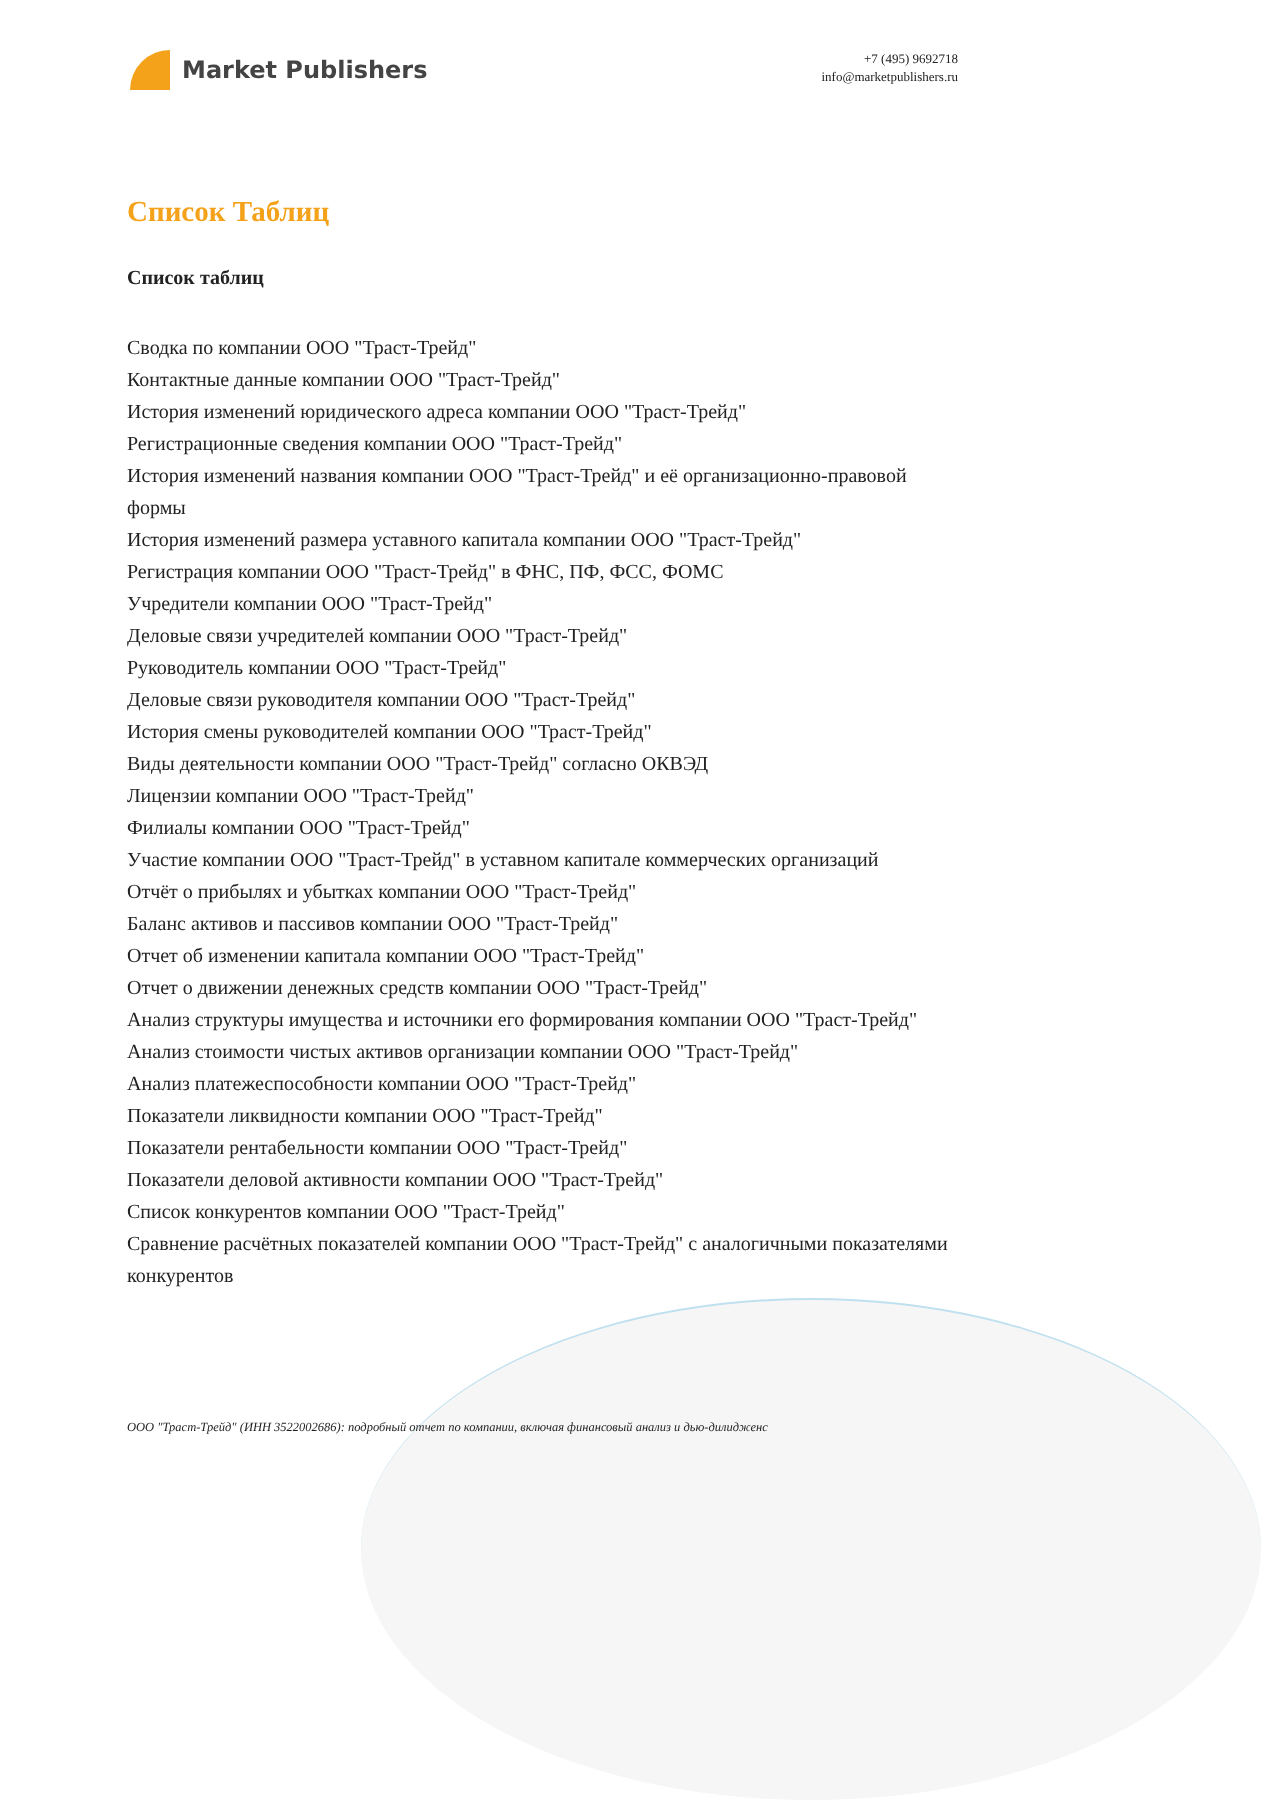Market Publishers
+7 (495) 9692718
info@marketpublishers.ru
Список Таблиц
Список таблиц
Сводка по компании ООО "Траст-Трейд"
Контактные данные компании ООО "Траст-Трейд"
История изменений юридического адреса компании ООО "Траст-Трейд"
Регистрационные сведения компании ООО "Траст-Трейд"
История изменений названия компании ООО "Траст-Трейд" и её организационно-правовой формы
История изменений размера уставного капитала компании ООО "Траст-Трейд"
Регистрация компании ООО "Траст-Трейд" в ФНС, ПФ, ФСС, ФОМС
Учредители компании ООО "Траст-Трейд"
Деловые связи учредителей компании ООО "Траст-Трейд"
Руководитель компании ООО "Траст-Трейд"
Деловые связи руководителя компании ООО "Траст-Трейд"
История смены руководителей компании ООО "Траст-Трейд"
Виды деятельности компании ООО "Траст-Трейд" согласно ОКВЭД
Лицензии компании ООО "Траст-Трейд"
Филиалы компании ООО "Траст-Трейд"
Участие компании ООО "Траст-Трейд" в уставном капитале коммерческих организаций
Отчёт о прибылях и убытках компании ООО "Траст-Трейд"
Баланс активов и пассивов компании ООО "Траст-Трейд"
Отчет об изменении капитала компании ООО "Траст-Трейд"
Отчет о движении денежных средств компании ООО "Траст-Трейд"
Анализ структуры имущества и источники его формирования компании ООО "Траст-Трейд"
Анализ стоимости чистых активов организации компании ООО "Траст-Трейд"
Анализ платежеспособности компании ООО "Траст-Трейд"
Показатели ликвидности компании ООО "Траст-Трейд"
Показатели рентабельности компании ООО "Траст-Трейд"
Показатели деловой активности компании ООО "Траст-Трейд"
Список конкурентов компании ООО "Траст-Трейд"
Сравнение расчётных показателей компании ООО "Траст-Трейд" с аналогичными показателями конкурентов
ООО "Траст-Трейд" (ИНН 3522002686): подробный отчет по компании, включая финансовый анализ и дью-дилидженс